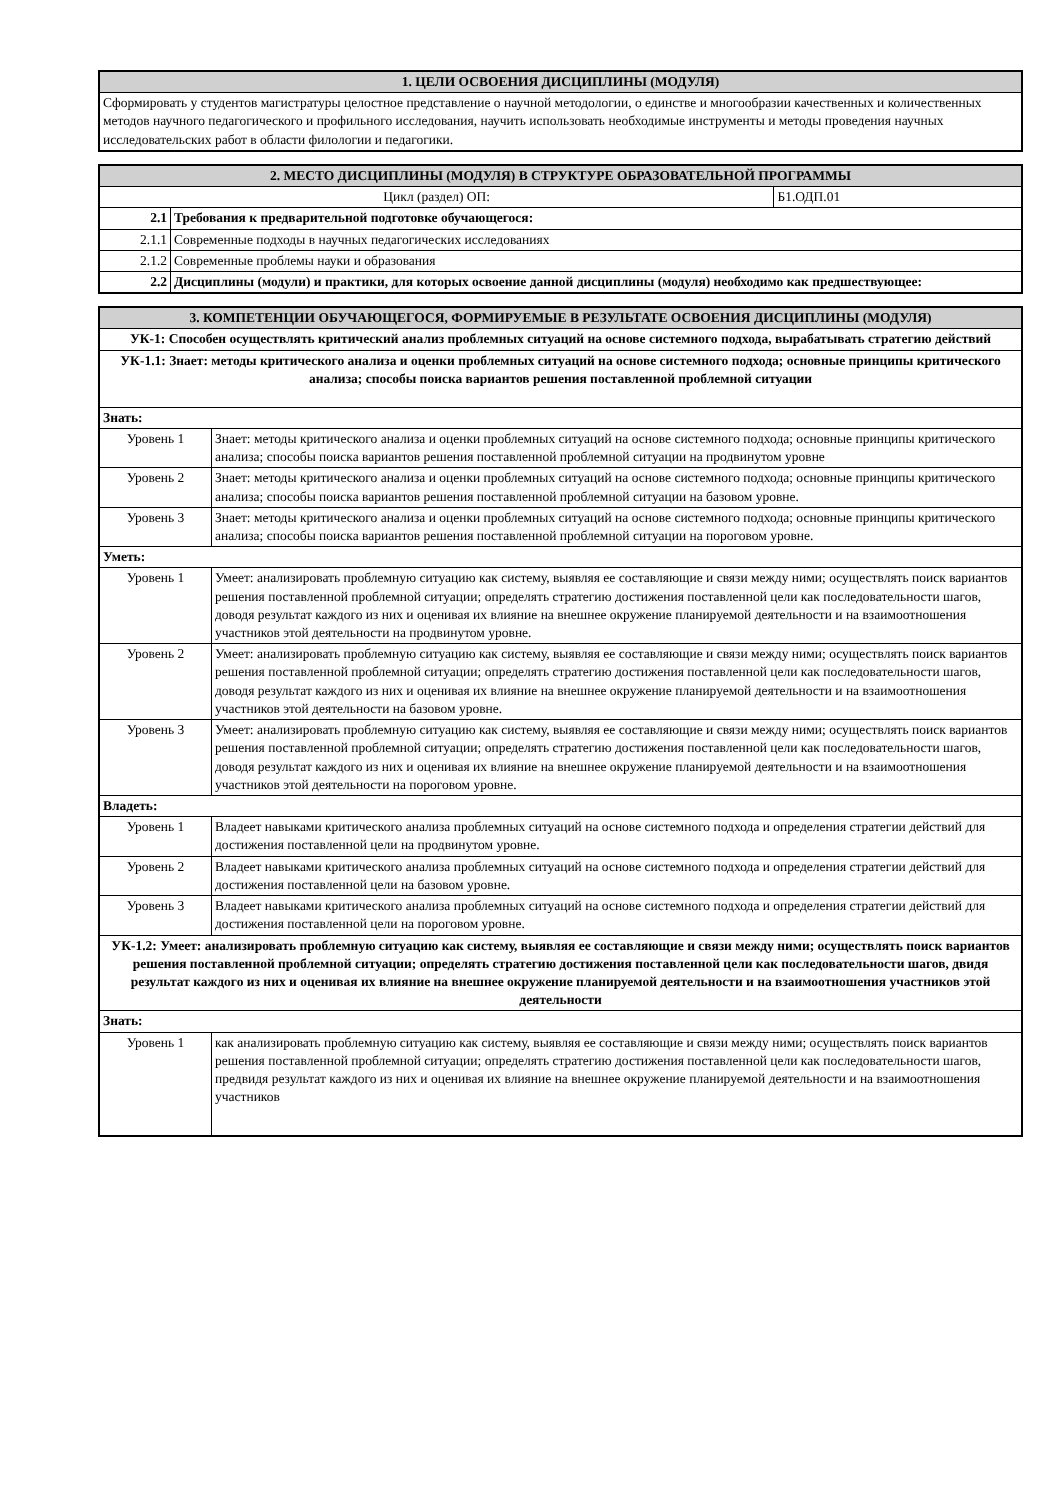| 1. ЦЕЛИ ОСВОЕНИЯ ДИСЦИПЛИНЫ (МОДУЛЯ) |
| --- |
| Сформировать у студентов магистратуры целостное представление о научной методологии, о единстве и многообразии качественных и количественных методов научного педагогического и профильного исследования, научить использовать необходимые инструменты и методы проведения научных исследовательских работ в области филологии и педагогики. |
| 2. МЕСТО ДИСЦИПЛИНЫ (МОДУЛЯ) В СТРУКТУРЕ ОБРАЗОВАТЕЛЬНОЙ ПРОГРАММЫ | | |
| --- | --- | --- |
| Цикл (раздел) ОП: | | Б1.ОДП.01 |
| 2.1 | Требования к предварительной подготовке обучающегося: | |
| 2.1.1 | Современные подходы в научных педагогических исследованиях | |
| 2.1.2 | Современные проблемы науки и образования | |
| 2.2 | Дисциплины (модули) и практики, для которых освоение данной дисциплины (модуля) необходимо как предшествующее: | |
| 3. КОМПЕТЕНЦИИ ОБУЧАЮЩЕГОСЯ, ФОРМИРУЕМЫЕ В РЕЗУЛЬТАТЕ ОСВОЕНИЯ ДИСЦИПЛИНЫ (МОДУЛЯ) | |
| --- | --- |
| УК-1: Способен осуществлять критический анализ проблемных ситуаций на основе системного подхода, вырабатывать стратегию действий | |
| УК-1.1: Знает: методы критического анализа и оценки проблемных ситуаций на основе системного подхода; основные принципы критического анализа; способы поиска вариантов решения поставленной проблемной ситуации | |
| Знать: | |
| Уровень 1 | Знает: методы критического анализа и оценки проблемных ситуаций на основе системного подхода; основные принципы критического анализа; способы поиска вариантов решения поставленной проблемной ситуации на продвинутом уровне |
| Уровень 2 | Знает: методы критического анализа и оценки проблемных ситуаций на основе системного подхода; основные принципы критического анализа; способы поиска вариантов решения поставленной проблемной ситуации на базовом уровне. |
| Уровень 3 | Знает: методы критического анализа и оценки проблемных ситуаций на основе системного подхода; основные принципы критического анализа; способы поиска вариантов решения поставленной проблемной ситуации на пороговом уровне. |
| Уметь: | |
| Уровень 1 | Умеет: анализировать проблемную ситуацию как систему, выявляя ее составляющие и связи между ними; осуществлять поиск вариантов решения поставленной проблемной ситуации; определять стратегию достижения поставленной цели как последовательности шагов, доводя результат каждого из них и оценивая их влияние на внешнее окружение планируемой деятельности и на взаимоотношения участников этой деятельности на продвинутом уровне. |
| Уровень 2 | Умеет: анализировать проблемную ситуацию как систему, выявляя ее составляющие и связи между ними; осуществлять поиск вариантов решения поставленной проблемной ситуации; определять стратегию достижения поставленной цели как последовательности шагов, доводя результат каждого из них и оценивая их влияние на внешнее окружение планируемой деятельности и на взаимоотношения участников этой деятельности на базовом уровне. |
| Уровень 3 | Умеет: анализировать проблемную ситуацию как систему, выявляя ее составляющие и связи между ними; осуществлять поиск вариантов решения поставленной проблемной ситуации; определять стратегию достижения поставленной цели как последовательности шагов, доводя результат каждого из них и оценивая их влияние на внешнее окружение планируемой деятельности и на взаимоотношения участников этой деятельности на пороговом уровне. |
| Владеть: | |
| Уровень 1 | Владеет навыками критического анализа проблемных ситуаций на основе системного подхода и определения стратегии действий для достижения поставленной цели на продвинутом уровне. |
| Уровень 2 | Владеет навыками критического анализа проблемных ситуаций на основе системного подхода и определения стратегии действий для достижения поставленной цели на базовом уровне. |
| Уровень 3 | Владеет навыками критического анализа проблемных ситуаций на основе системного подхода и определения стратегии действий для достижения поставленной цели на пороговом уровне. |
| УК-1.2: Умеет: анализировать проблемную ситуацию как систему, выявляя ее составляющие и связи между ними; осуществлять поиск вариантов решения поставленной проблемной ситуации; определять стратегию достижения поставленной цели как последовательности шагов, двидя результат каждого из них и оценивая их влияние на внешнее окружение планируемой деятельности и на взаимоотношения участников этой деятельности | |
| Знать: | |
| Уровень 1 | как анализировать проблемную ситуацию как систему, выявляя ее составляющие и связи между ними; осуществлять поиск вариантов решения поставленной проблемной ситуации; определять стратегию достижения поставленной цели как последовательности шагов, предвидя результат каждого из них и оценивая их влияние на внешнее окружение планируемой деятельности и на взаимоотношения участников |